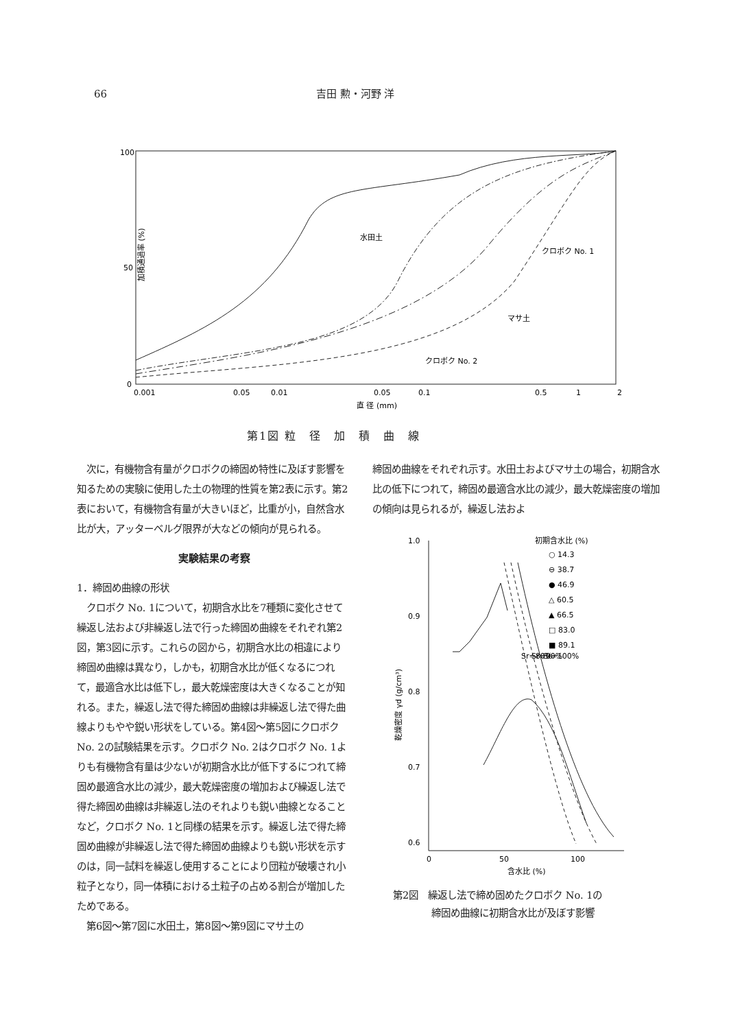66 吉田 勲・河野 洋
100
50
0
0.001
0.05
0.01
0.05
0.1
0.5
1
2
直 径 (mm)
加積通過率 (%)
水田土
クロボク No. 1
マサ土
クロボク No. 2
第1図 粒　径　加　積　曲　線
　次に，有機物含有量がクロボクの締固め特性に及ぼす影響を知るための実験に使用した土の物理的性質を第2表に示す。第2表において，有機物含有量が大きいほど，比重が小，自然含水比が大，アッターベルグ限界が大などの傾向が見られる。
実験結果の考察
1．締固め曲線の形状
　クロボク No. 1について，初期含水比を7種類に変化させて繰返し法および非繰返し法で行った締固め曲線をそれぞれ第2図，第3図に示す。これらの図から，初期含水比の相違により締固め曲線は異なり，しかも，初期含水比が低くなるにつれて，最適含水比は低下し，最大乾燥密度は大きくなることが知れる。また，繰返し法で得た締固め曲線は非繰返し法で得た曲線よりもやや鋭い形状をしている。第4図～第5図にクロボク No. 2の試験結果を示す。クロボク No. 2はクロボク No. 1よりも有機物含有量は少ないが初期含水比が低下するにつれて締固め最適含水比の減少，最大乾燥密度の増加および繰返し法で得た締固め曲線は非繰返し法のそれよりも鋭い曲線となることなど，クロボク No. 1と同様の結果を示す。繰返し法で得た締固め曲線が非繰返し法で得た締固め曲線よりも鋭い形状を示すのは，同一試料を繰返し使用することにより団粒が破壊され小粒子となり，同一体積における土粒子の占める割合が増加したためである。
　第6図～第7図に水田土，第8図～第9図にマサ土の
締固め曲線をそれぞれ示す。水田土およびマサ土の場合，初期含水比の低下につれて，締固め最適含水比の減少，最大乾燥密度の増加の傾向は見られるが，繰返し法およ
1.0
0.9
0.8
0.7
0.6
0
50
100
含水比 (%)
乾燥密度 γd (g/cm³)
初期含水比 (%)
○ 14.3
⊖ 38.7
● 46.9
△ 60.5
▲ 66.5
□ 83.0
■ 89.1
Sr=80%
Sr=90%
Sr=100%
第2図　繰返し法で締め固めたクロボク No. 1の
　　　　締固め曲線に初期含水比が及ぼす影響